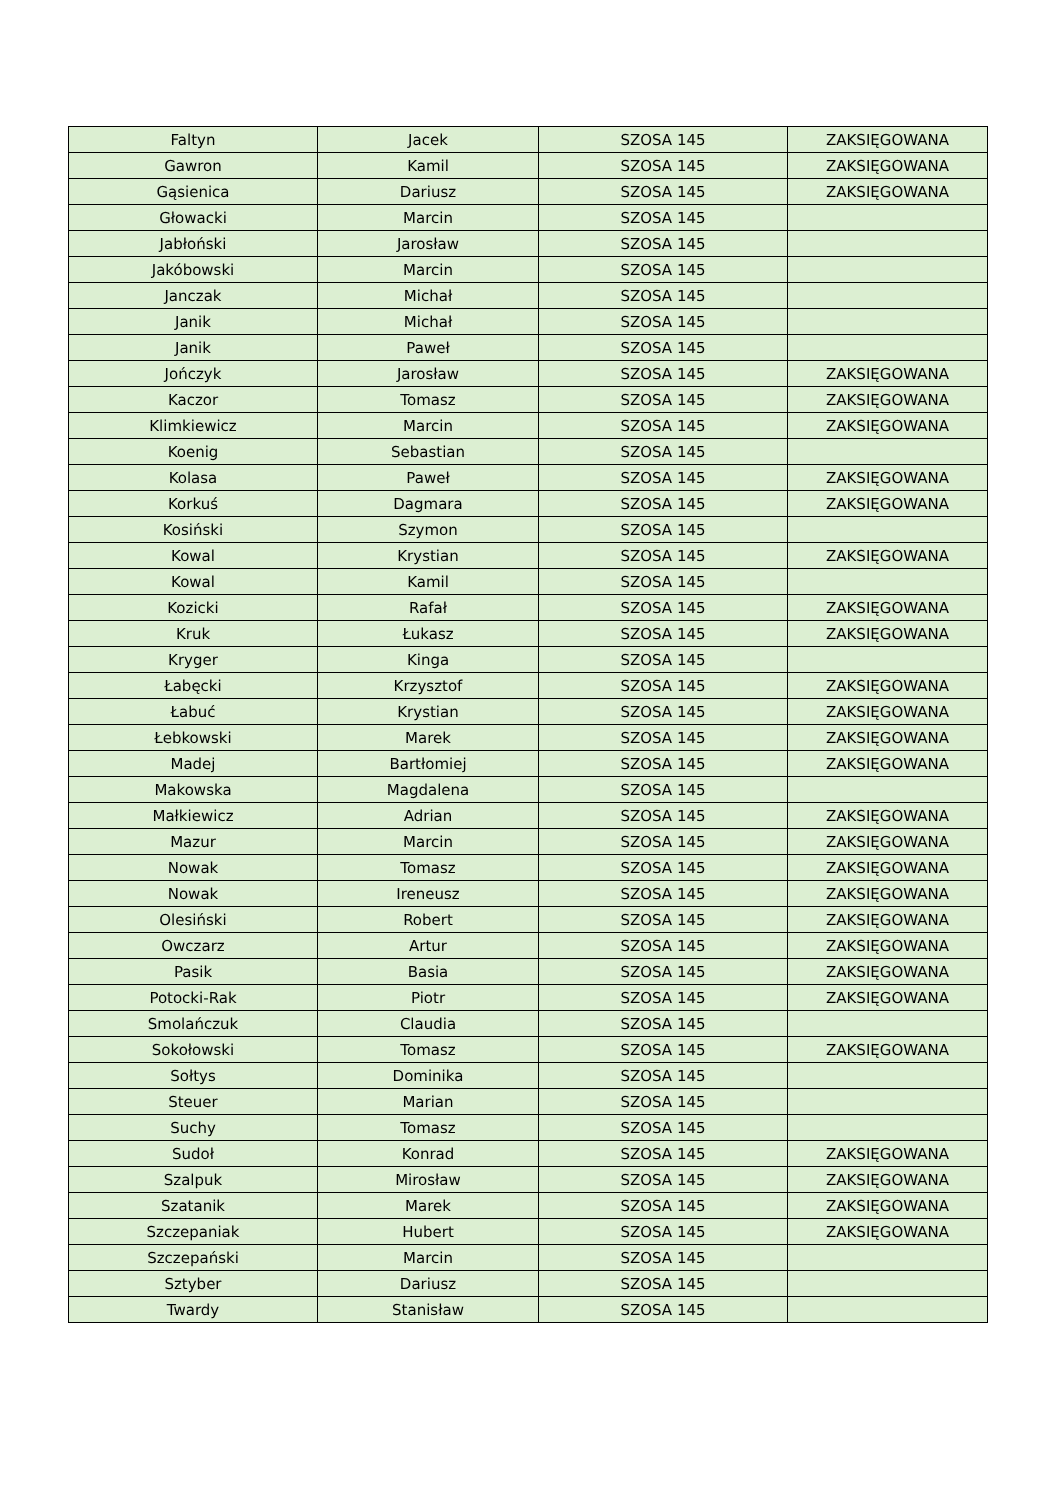| Faltyn | Jacek | SZOSA 145 | ZAKSIĘGOWANA |
| Gawron | Kamil | SZOSA 145 | ZAKSIĘGOWANA |
| Gąsienica | Dariusz | SZOSA 145 | ZAKSIĘGOWANA |
| Głowacki | Marcin | SZOSA 145 | |
| Jabłoński | Jarosław | SZOSA 145 | |
| Jakóbowski | Marcin | SZOSA 145 | |
| Janczak | Michał | SZOSA 145 | |
| Janik | Michał | SZOSA 145 | |
| Janik | Paweł | SZOSA 145 | |
| Jończyk | Jarosław | SZOSA 145 | ZAKSIĘGOWANA |
| Kaczor | Tomasz | SZOSA 145 | ZAKSIĘGOWANA |
| Klimkiewicz | Marcin | SZOSA 145 | ZAKSIĘGOWANA |
| Koenig | Sebastian | SZOSA 145 | |
| Kolasa | Paweł | SZOSA 145 | ZAKSIĘGOWANA |
| Korkuś | Dagmara | SZOSA 145 | ZAKSIĘGOWANA |
| Kosiński | Szymon | SZOSA 145 | |
| Kowal | Krystian | SZOSA 145 | ZAKSIĘGOWANA |
| Kowal | Kamil | SZOSA 145 | |
| Kozicki | Rafał | SZOSA 145 | ZAKSIĘGOWANA |
| Kruk | Łukasz | SZOSA 145 | ZAKSIĘGOWANA |
| Kryger | Kinga | SZOSA 145 | |
| Łabęcki | Krzysztof | SZOSA 145 | ZAKSIĘGOWANA |
| Łabuć | Krystian | SZOSA 145 | ZAKSIĘGOWANA |
| Łebkowski | Marek | SZOSA 145 | ZAKSIĘGOWANA |
| Madej | Bartłomiej | SZOSA 145 | ZAKSIĘGOWANA |
| Makowska | Magdalena | SZOSA 145 | |
| Małkiewicz | Adrian | SZOSA 145 | ZAKSIĘGOWANA |
| Mazur | Marcin | SZOSA 145 | ZAKSIĘGOWANA |
| Nowak | Tomasz | SZOSA 145 | ZAKSIĘGOWANA |
| Nowak | Ireneusz | SZOSA 145 | ZAKSIĘGOWANA |
| Olesiński | Robert | SZOSA 145 | ZAKSIĘGOWANA |
| Owczarz | Artur | SZOSA 145 | ZAKSIĘGOWANA |
| Pasik | Basia | SZOSA 145 | ZAKSIĘGOWANA |
| Potocki-Rak | Piotr | SZOSA 145 | ZAKSIĘGOWANA |
| Smolańczuk | Claudia | SZOSA 145 | |
| Sokołowski | Tomasz | SZOSA 145 | ZAKSIĘGOWANA |
| Sołtys | Dominika | SZOSA 145 | |
| Steuer | Marian | SZOSA 145 | |
| Suchy | Tomasz | SZOSA 145 | |
| Sudoł | Konrad | SZOSA 145 | ZAKSIĘGOWANA |
| Szalpuk | Mirosław | SZOSA 145 | ZAKSIĘGOWANA |
| Szatanik | Marek | SZOSA 145 | ZAKSIĘGOWANA |
| Szczepaniak | Hubert | SZOSA 145 | ZAKSIĘGOWANA |
| Szczepański | Marcin | SZOSA 145 | |
| Sztyber | Dariusz | SZOSA 145 | |
| Twardy | Stanisław | SZOSA 145 | |